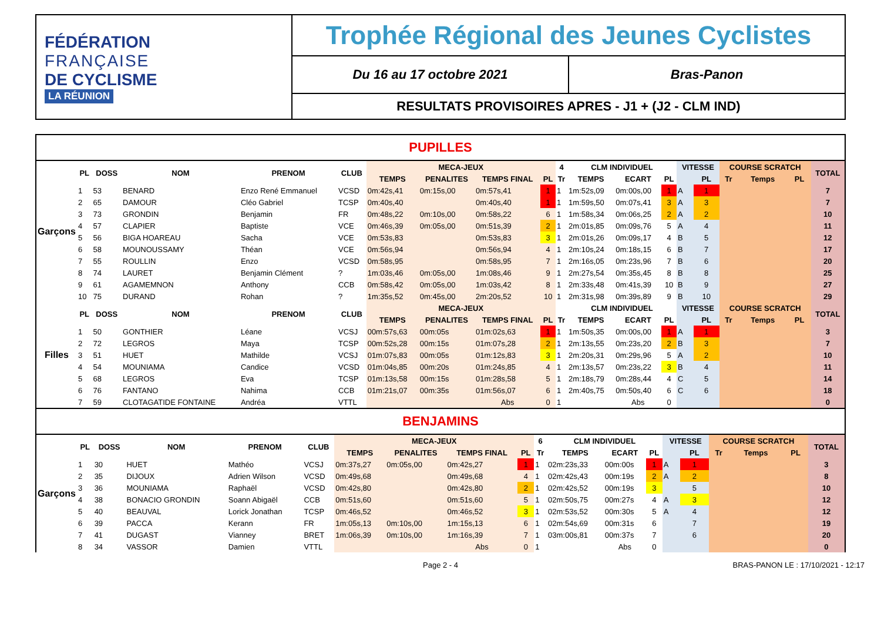FÉDÉRATION
FRANÇAISE
DE CYCLISME
LA RÉUNION
Trophée Régional des Jeunes Cyclistes
Du 16 au 17 octobre 2021 Bras-Panon
RESULTATS PROVISOIRES APRES - J1 + (J2 - CLM IND)
PUPILLES
| Garçons | PL | DOSS | NOM | PRENOM | CLUB | MECA-JEUX | | | | 4 | CLM INDIVIDUEL | | | VITESSE | | COURSE SCRATCH | | | TOTAL |
| | | | | | | TEMPS | PENALITES | TEMPS FINAL | PL | Tr | TEMPS | ECART | PL | | PL | Tr | Temps | PL | |
| | 1 | 53 | BENARD | Enzo René Emmanuel | VCSD | 0m:42s,41 | 0m:15s,00 | 0m:57s,41 | 1 | 1 | 1m:52s,09 | 0m:00s,00 | 1 | A | 1 | | | | 7 |
| | 2 | 65 | DAMOUR | Cléo Gabriel | TCSP | 0m:40s,40 | | 0m:40s,40 | 1 | 1 | 1m:59s,50 | 0m:07s,41 | 3 | A | 3 | | | | 7 |
| | 3 | 73 | GRONDIN | Benjamin | FR | 0m:48s,22 | 0m:10s,00 | 0m:58s,22 | 6 | 1 | 1m:58s,34 | 0m:06s,25 | 2 | A | 2 | | | | 10 |
| | 4 | 57 | CLAPIER | Baptiste | VCE | 0m:46s,39 | 0m:05s,00 | 0m:51s,39 | 2 | 1 | 2m:01s,85 | 0m:09s,76 | 5 | A | 4 | | | | 11 |
| | 5 | 56 | BIGA HOAREAU | Sacha | VCE | 0m:53s,83 | | 0m:53s,83 | 3 | 1 | 2m:01s,26 | 0m:09s,17 | 4 | B | 5 | | | | 12 |
| | 6 | 58 | MOUNOUSSAMY | Théan | VCE | 0m:56s,94 | | 0m:56s,94 | 4 | 1 | 2m:10s,24 | 0m:18s,15 | 6 | B | 7 | | | | 17 |
| | 7 | 55 | ROULLIN | Enzo | VCSD | 0m:58s,95 | | 0m:58s,95 | 7 | 1 | 2m:16s,05 | 0m:23s,96 | 7 | B | 6 | | | | 20 |
| | 8 | 74 | LAURET | Benjamin Clément | ? | 1m:03s,46 | 0m:05s,00 | 1m:08s,46 | 9 | 1 | 2m:27s,54 | 0m:35s,45 | 8 | B | 8 | | | | 25 |
| | 9 | 61 | AGAMEMNON | Anthony | CCB | 0m:58s,42 | 0m:05s,00 | 1m:03s,42 | 8 | 1 | 2m:33s,48 | 0m:41s,39 | 10 | B | 9 | | | | 27 |
| | 10 | 75 | DURAND | Rohan | ? | 1m:35s,52 | 0m:45s,00 | 2m:20s,52 | 10 | 1 | 2m:31s,98 | 0m:39s,89 | 9 | B | 10 | | | | 29 |
| Filles | PL | DOSS | NOM | PRENOM | CLUB | MECA-JEUX | | | | | CLM INDIVIDUEL | | | VITESSE | | COURSE SCRATCH | | | TOTAL |
| | | | | | | TEMPS | PENALITES | TEMPS FINAL | PL | Tr | TEMPS | ECART | PL | | PL | Tr | Temps | PL | |
| | 1 | 50 | GONTHIER | Léane | VCSJ | 00m:57s,63 | 00m:05s | 01m:02s,63 | 1 | 1 | 1m:50s,35 | 0m:00s,00 | 1 | A | 1 | | | | 3 |
| | 2 | 72 | LEGROS | Maya | TCSP | 00m:52s,28 | 00m:15s | 01m:07s,28 | 2 | 1 | 2m:13s,55 | 0m:23s,20 | 2 | B | 3 | | | | 7 |
| | 3 | 51 | HUET | Mathilde | VCSJ | 01m:07s,83 | 00m:05s | 01m:12s,83 | 3 | 1 | 2m:20s,31 | 0m:29s,96 | 5 | A | 2 | | | | 10 |
| | 4 | 54 | MOUNIAMA | Candice | VCSD | 01m:04s,85 | 00m:20s | 01m:24s,85 | 4 | 1 | 2m:13s,57 | 0m:23s,22 | 3 | B | 4 | | | | 11 |
| | 5 | 68 | LEGROS | Eva | TCSP | 01m:13s,58 | 00m:15s | 01m:28s,58 | 5 | 1 | 2m:18s,79 | 0m:28s,44 | 4 | C | 5 | | | | 14 |
| | 6 | 76 | FANTANO | Nahima | CCB | 01m:21s,07 | 00m:35s | 01m:56s,07 | 6 | 1 | 2m:40s,75 | 0m:50s,40 | 6 | C | 6 | | | | 18 |
| | 7 | 59 | CLOTAGATIDE FONTAINE | Andréa | VTTL | | | Abs | 0 | 1 | | Abs | 0 | | | | | | 0 |
BENJAMINS
| Garçons | PL | DOSS | NOM | PRENOM | CLUB | MECA-JEUX | | | | 6 | CLM INDIVIDUEL | | | VITESSE | | COURSE SCRATCH | | | TOTAL |
| | | | | | | TEMPS | PENALITES | TEMPS FINAL | PL | Tr | TEMPS | ECART | PL | | PL | Tr | Temps | PL | |
| | 1 | 30 | HUET | Mathéo | VCSJ | 0m:37s,27 | 0m:05s,00 | 0m:42s,27 | 1 | 1 | 02m:23s,33 | 00m:00s | 1 | A | 1 | | | | 3 |
| | 2 | 35 | DIJOUX | Adrien Wilson | VCSD | 0m:49s,68 | | 0m:49s,68 | 4 | 1 | 02m:42s,43 | 00m:19s | 2 | A | 2 | | | | 8 |
| | 3 | 36 | MOUNIAMA | Raphaël | VCSD | 0m:42s,80 | | 0m:42s,80 | 2 | 1 | 02m:42s,52 | 00m:19s | 3 | | 5 | | | | 10 |
| | 4 | 38 | BONACIO GRONDIN | Soann Abigaël | CCB | 0m:51s,60 | | 0m:51s,60 | 5 | 1 | 02m:50s,75 | 00m:27s | 4 | A | 3 | | | | 12 |
| | 5 | 40 | BEAUVAL | Lorick Jonathan | TCSP | 0m:46s,52 | | 0m:46s,52 | 3 | 1 | 02m:53s,52 | 00m:30s | 5 | A | 4 | | | | 12 |
| | 6 | 39 | PACCA | Kerann | FR | 1m:05s,13 | 0m:10s,00 | 1m:15s,13 | 6 | 1 | 02m:54s,69 | 00m:31s | 6 | | 7 | | | | 19 |
| | 7 | 41 | DUGAST | Vianney | BRET | 1m:06s,39 | 0m:10s,00 | 1m:16s,39 | 7 | 1 | 03m:00s,81 | 00m:37s | 7 | | 6 | | | | 20 |
| | 8 | 34 | VASSOR | Damien | VTTL | | | Abs | 0 | 1 | | Abs | 0 | | | | | | 0 |
Page 2 - 4 BRAS-PANON LE : 17/10/2021 - 12:17